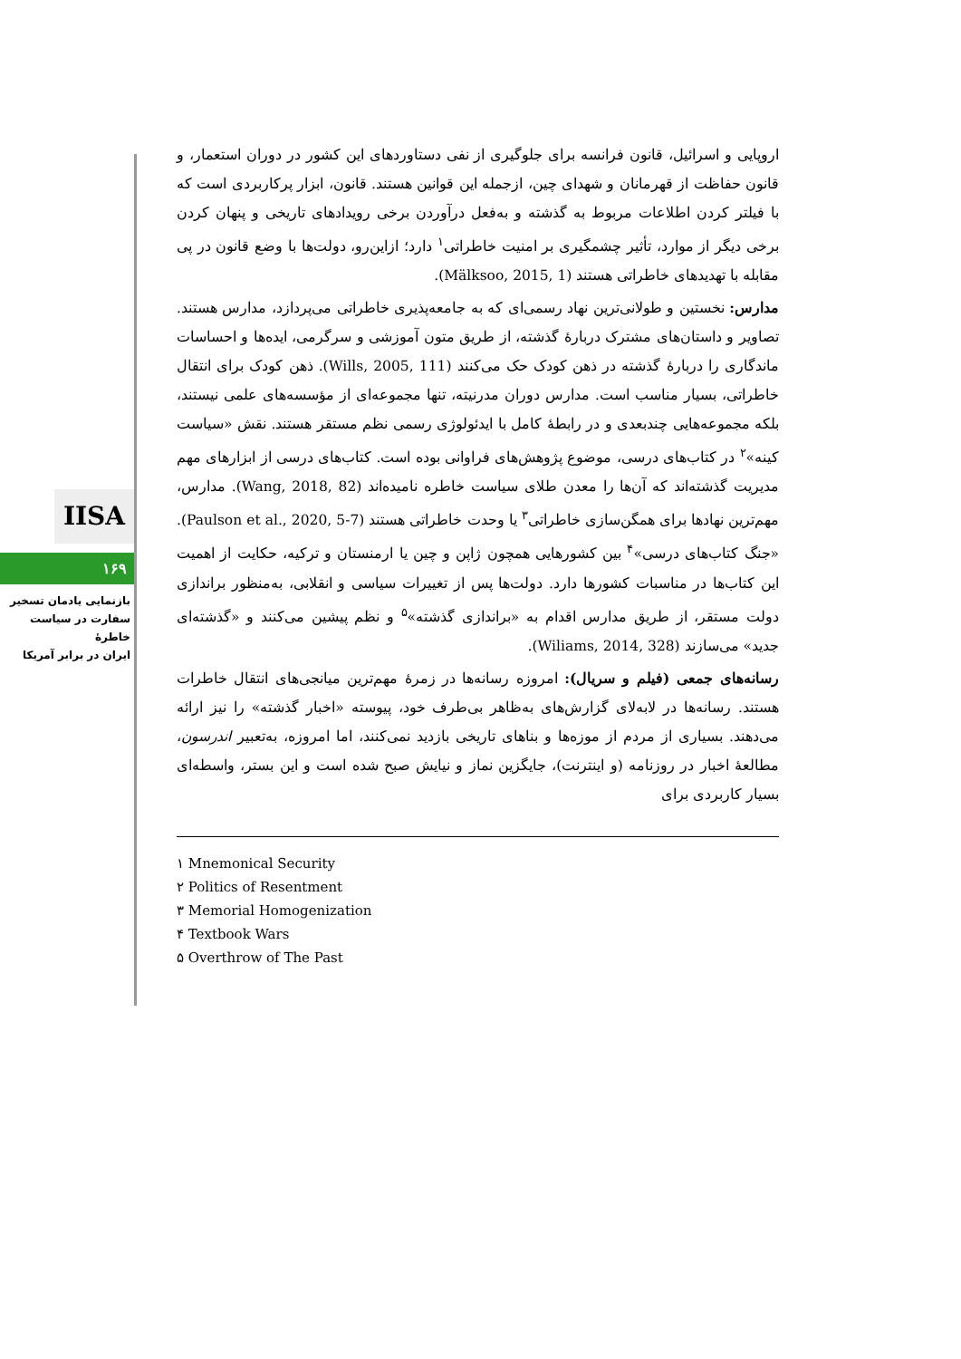IISA
۱۶۹
بازنمایی یادمان تسخیر
سفارت در سیاست خاطرهٔ
ایران در برابر آمریکا
اروپایی و اسرائیل، قانون فرانسه برای جلوگیری از نفی دستاوردهای این کشور در دوران استعمار، و قانون حفاظت از قهرمانان و شهدای چین، ازجمله این قوانین هستند. قانون، ابزار پرکاربردی است که با فیلتر کردن اطلاعات مربوط به گذشته و به‌فعل درآوردن برخی رویدادهای تاریخی و پنهان کردن برخی دیگر از موارد، تأثیر چشمگیری بر امنیت خاطراتی<sup>۱</sup> دارد؛ ازاین‌رو، دولت‌ها با وضع قانون در پی مقابله با تهدیدهای خاطراتی هستند (Mälksoo, 2015, 1).
مدارس: نخستین و طولانی‌ترین نهاد رسمی‌ای که به جامعه‌پذیری خاطراتی می‌پردازد، مدارس هستند. تصاویر و داستان‌های مشترک دربارهٔ گذشته، از طریق متون آموزشی و سرگرمی، ایده‌ها و احساسات ماندگاری را دربارهٔ گذشته در ذهن کودک حک می‌کنند (Wills, 2005, 111). ذهن کودک برای انتقال خاطراتی، بسیار مناسب است. مدارس دوران مدرنیته، تنها مجموعه‌ای از مؤسسه‌های علمی نیستند، بلکه مجموعه‌هایی چندبعدی و در رابطهٔ کامل با ایدئولوژی رسمی نظم مستقر هستند. نقش «سیاست کینه»<sup>۲</sup> در کتاب‌های درسی، موضوع پژوهش‌های فراوانی بوده است. کتاب‌های درسی از ابزارهای مهم مدیریت گذشته‌اند که آن‌ها را معدن طلای سیاست خاطره نامیده‌اند (Wang, 2018, 82). مدارس، مهم‌ترین نهادها برای همگن‌سازی خاطراتی<sup>۳</sup> یا وحدت خاطراتی هستند (Paulson et al., 2020, 5-7). «جنگ کتاب‌های درسی»<sup>۴</sup> بین کشورهایی همچون ژاپن و چین یا ارمنستان و ترکیه، حکایت از اهمیت این کتاب‌ها در مناسبات کشورها دارد. دولت‌ها پس از تغییرات سیاسی و انقلابی، به‌منظور براندازی دولت مستقر، از طریق مدارس اقدام به «براندازی گذشته»<sup>۵</sup> و نظم پیشین می‌کنند و «گذشته‌ای جدید» می‌سازند (Wiliams, 2014, 328).
رسانه‌های جمعی (فیلم و سریال): امروزه رسانه‌ها در زمرهٔ مهم‌ترین میانجی‌های انتقال خاطرات هستند. رسانه‌ها در لابه‌لای گزارش‌های به‌ظاهر بی‌طرف خود، پیوسته «اخبار گذشته» را نیز ارائه می‌دهند. بسیاری از مردم از موزه‌ها و بناهای تاریخی بازدید نمی‌کنند، اما امروزه، به‌تعبیر اندرسون، مطالعهٔ اخبار در روزنامه (و اینترنت)، جایگزین نماز و نیایش صبح شده است و این بستر، واسطه‌ای بسیار کاربردی برای
۱ Mnemonical Security
۲ Politics of Resentment
۳ Memorial Homogenization
۴ Textbook Wars
۵ Overthrow of The Past